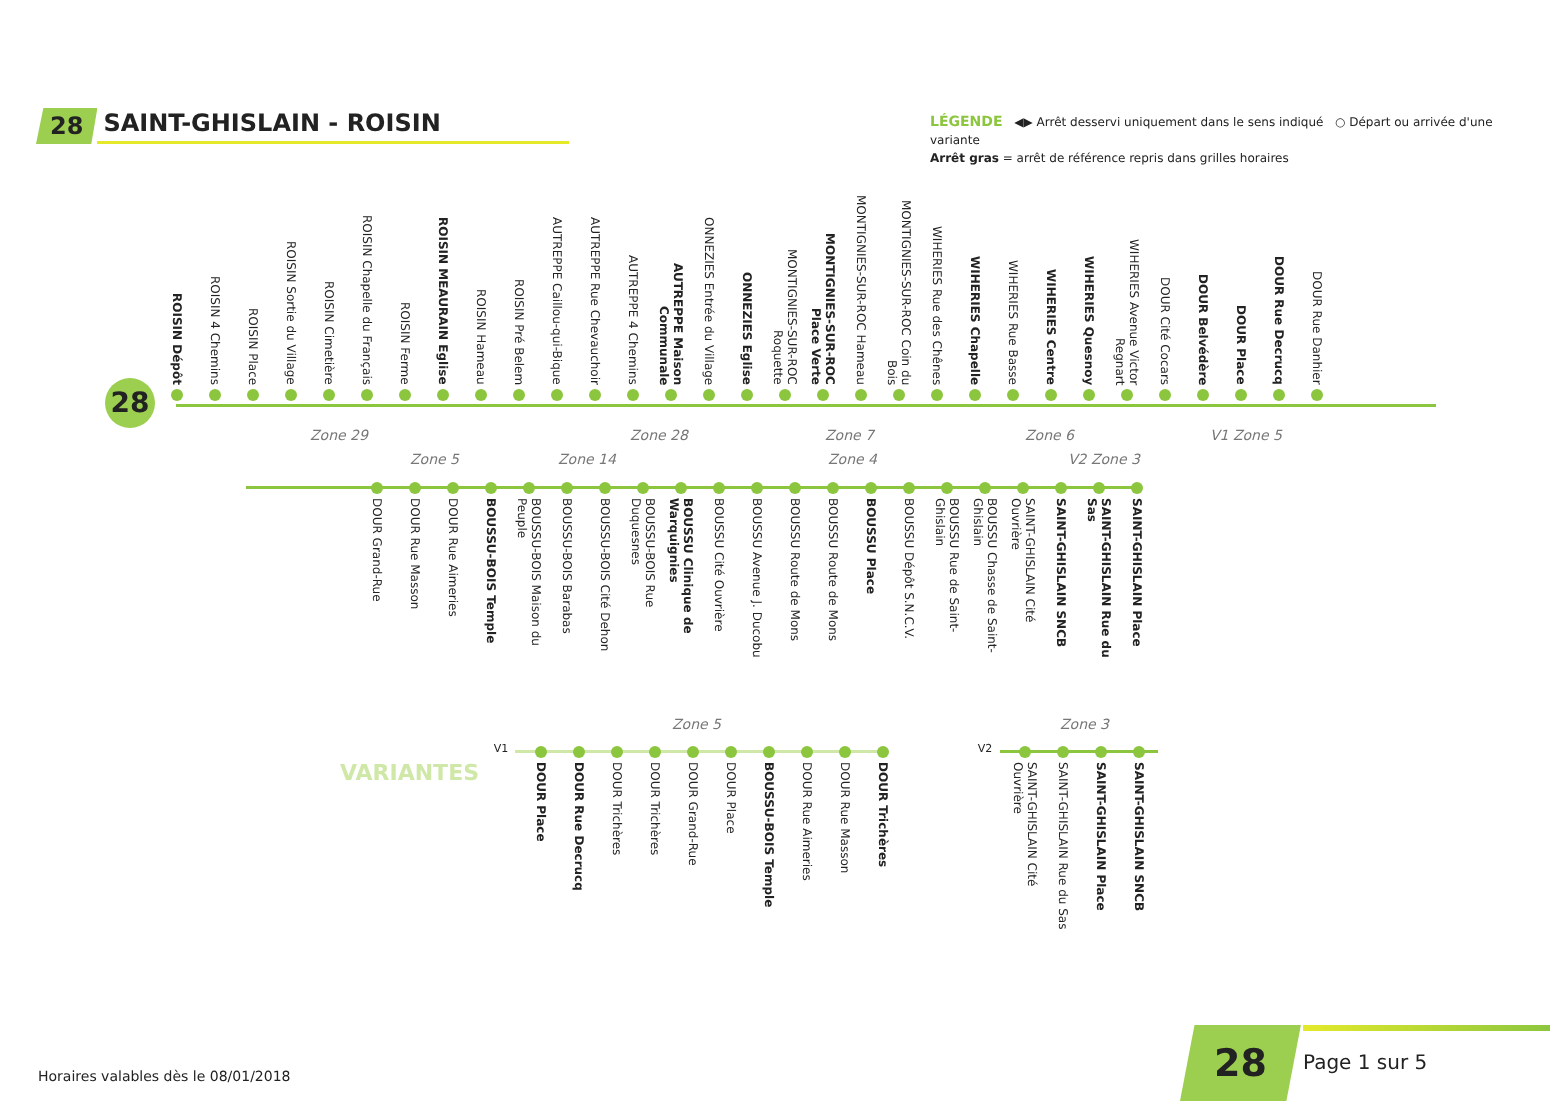28
SAINT-GHISLAIN - ROISIN
LÉGENDE ◀▶ Arrêt desservi uniquement dans le sens indiqué ○ Départ ou arrivée d'une variante
Arrêt gras = arrêt de référence repris dans grilles horaires
28
ROISIN Dépôt
ROISIN 4 Chemins
ROISIN Place
ROISIN Sortie du Village
ROISIN Cimetière
ROISIN Chapelle du Français
ROISIN Ferme
ROISIN MEAURAIN Eglise
ROISIN Hameau
ROISIN Pré Belem
AUTREPPE Caillou-qui-Bique
AUTREPPE Rue Chevauchoir
AUTREPPE 4 Chemins
AUTREPPE Maison Communale
ONNEZIES Entrée du Village
ONNEZIES Eglise
MONTIGNIES-SUR-ROC Roquette
MONTIGNIES-SUR-ROC Place Verte
MONTIGNIES-SUR-ROC Hameau
MONTIGNIES-SUR-ROC Coin du Bois
WIHERIES Rue des Chênes
WIHERIES Chapelle
WIHERIES Rue Basse
WIHERIES Centre
WIHERIES Quesnoy
WIHERIES Avenue Victor Regnart
DOUR Cité Cocars
DOUR Belvédère
DOUR Place
DOUR Rue Decrucq
DOUR Rue Danhier
Zone 29 Zone 28 Zone 7 Zone 6 V1 Zone 5
Zone 5 Zone 14 Zone 4 V2 Zone 3
DOUR Grand-Rue
DOUR Rue Masson
DOUR Rue Aimeries
BOUSSU-BOIS Temple
BOUSSU-BOIS Maison du Peuple
BOUSSU-BOIS Barabas
BOUSSU-BOIS Cité Dehon
BOUSSU-BOIS Rue Duquesnes
BOUSSU Clinique de Warquignies
BOUSSU Cité Ouvrière
BOUSSU Avenue J. Ducobu
BOUSSU Route de Mons
BOUSSU Route de Mons
BOUSSU Place
BOUSSU Dépôt S.N.C.V.
BOUSSU Rue de Saint-Ghislain
BOUSSU Chasse de Saint-Ghislain
SAINT-GHISLAIN Cité Ouvrière
SAINT-GHISLAIN SNCB
SAINT-GHISLAIN Rue du Sas
SAINT-GHISLAIN Place
VARIANTES
Zone 5 Zone 3
V1
DOUR Place
DOUR Rue Decrucq
DOUR Trichères
DOUR Trichères
DOUR Grand-Rue
DOUR Place
BOUSSU-BOIS Temple
DOUR Rue Aimeries
DOUR Rue Masson
DOUR Trichères
V2
SAINT-GHISLAIN Cité Ouvrière
SAINT-GHISLAIN Rue du Sas
SAINT-GHISLAIN Place
SAINT-GHISLAIN SNCB
Horaires valables dès le 08/01/2018
28 Page 1 sur 5